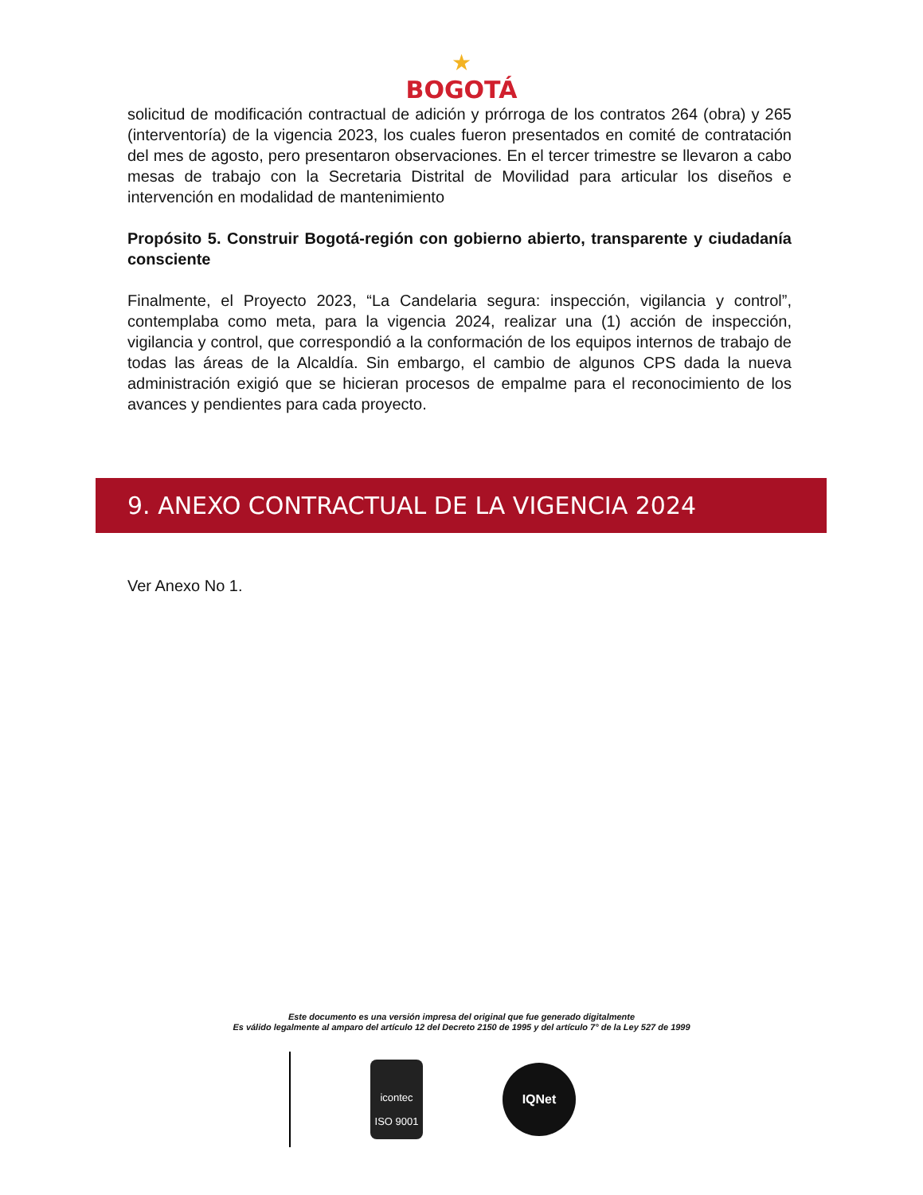★
BOGOTÁ
solicitud de modificación contractual de adición y prórroga de los contratos 264 (obra) y 265 (interventoría) de la vigencia 2023, los cuales fueron presentados en comité de contratación del mes de agosto, pero presentaron observaciones. En el tercer trimestre se llevaron a cabo mesas de trabajo con la Secretaria Distrital de Movilidad para articular los diseños e intervención en modalidad de mantenimiento
Propósito 5. Construir Bogotá-región con gobierno abierto, transparente y ciudadanía consciente
Finalmente, el Proyecto 2023, “La Candelaria segura: inspección, vigilancia y control”, contemplaba como meta, para la vigencia 2024, realizar una (1) acción de inspección, vigilancia y control, que correspondió a la conformación de los equipos internos de trabajo de todas las áreas de la Alcaldía. Sin embargo, el cambio de algunos CPS dada la nueva administración exigió que se hicieran procesos de empalme para el reconocimiento de los avances y pendientes para cada proyecto.
9. ANEXO CONTRACTUAL DE LA VIGENCIA 2024
Ver Anexo No 1.
Este documento es una versión impresa del original que fue generado digitalmente
Es válido legalmente al amparo del artículo 12 del Decreto 2150 de 1995 y del artículo 7° de la Ley 527 de 1999
icontec
ISO 9001
IQNet